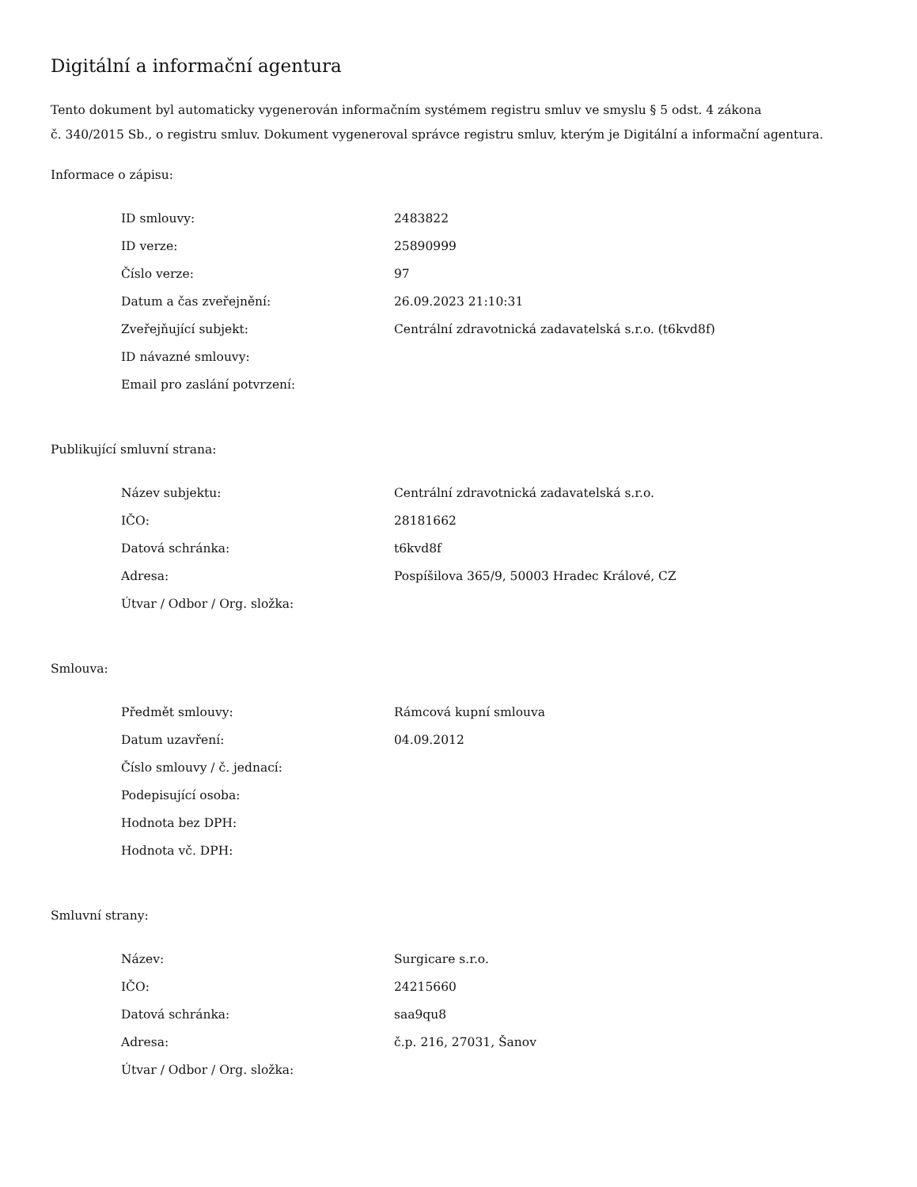Digitální a informační agentura
Tento dokument byl automaticky vygenerován informačním systémem registru smluv ve smyslu § 5 odst. 4 zákona
č. 340/2015 Sb., o registru smluv. Dokument vygeneroval správce registru smluv, kterým je Digitální a informační agentura.
Informace o zápisu:
| ID smlouvy: | 2483822 |
| ID verze: | 25890999 |
| Číslo verze: | 97 |
| Datum a čas zveřejnění: | 26.09.2023 21:10:31 |
| Zveřejňující subjekt: | Centrální zdravotnická zadavatelská s.r.o. (t6kvd8f) |
| ID návazné smlouvy: | |
| Email pro zaslání potvrzení: | |
Publikující smluvní strana:
| Název subjektu: | Centrální zdravotnická zadavatelská s.r.o. |
| IČO: | 28181662 |
| Datová schránka: | t6kvd8f |
| Adresa: | Pospíšilova 365/9, 50003 Hradec Králové, CZ |
| Útvar / Odbor / Org. složka: | |
Smlouva:
| Předmět smlouvy: | Rámcová kupní smlouva |
| Datum uzavření: | 04.09.2012 |
| Číslo smlouvy / č. jednací: | |
| Podepisující osoba: | |
| Hodnota bez DPH: | |
| Hodnota vč. DPH: | |
Smluvní strany:
| Název: | Surgicare s.r.o. |
| IČO: | 24215660 |
| Datová schránka: | saa9qu8 |
| Adresa: | č.p. 216, 27031, Šanov |
| Útvar / Odbor / Org. složka: | |